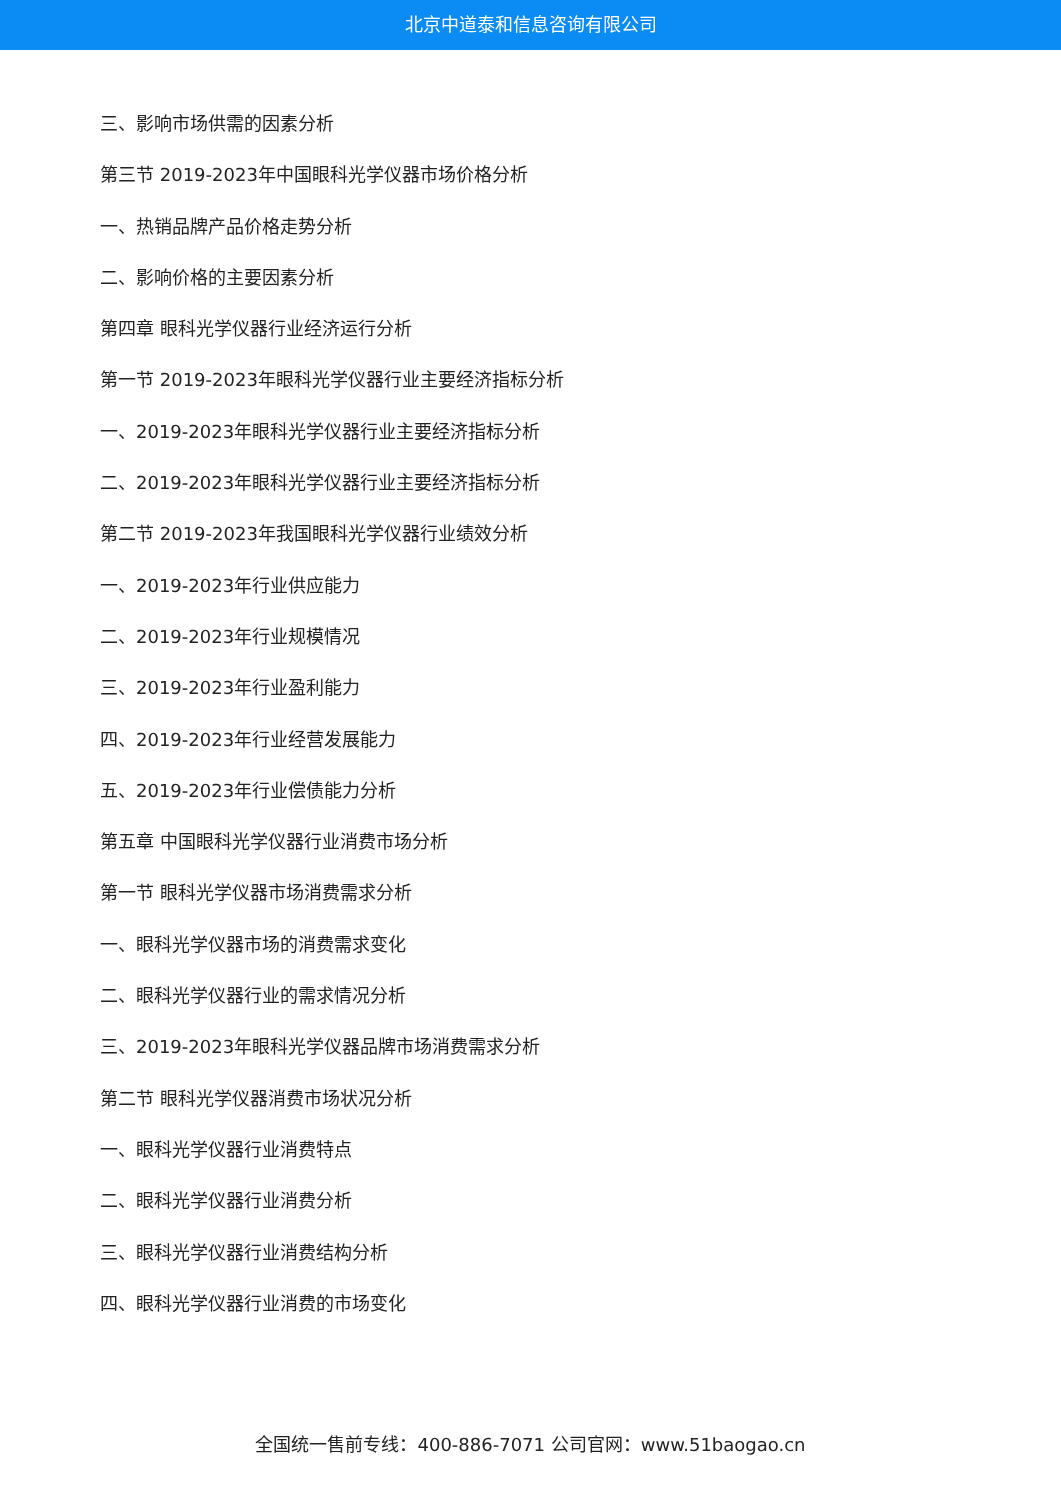北京中道泰和信息咨询有限公司
三、影响市场供需的因素分析
第三节 2019-2023年中国眼科光学仪器市场价格分析
一、热销品牌产品价格走势分析
二、影响价格的主要因素分析
第四章 眼科光学仪器行业经济运行分析
第一节 2019-2023年眼科光学仪器行业主要经济指标分析
一、2019-2023年眼科光学仪器行业主要经济指标分析
二、2019-2023年眼科光学仪器行业主要经济指标分析
第二节 2019-2023年我国眼科光学仪器行业绩效分析
一、2019-2023年行业供应能力
二、2019-2023年行业规模情况
三、2019-2023年行业盈利能力
四、2019-2023年行业经营发展能力
五、2019-2023年行业偿债能力分析
第五章 中国眼科光学仪器行业消费市场分析
第一节 眼科光学仪器市场消费需求分析
一、眼科光学仪器市场的消费需求变化
二、眼科光学仪器行业的需求情况分析
三、2019-2023年眼科光学仪器品牌市场消费需求分析
第二节 眼科光学仪器消费市场状况分析
一、眼科光学仪器行业消费特点
二、眼科光学仪器行业消费分析
三、眼科光学仪器行业消费结构分析
四、眼科光学仪器行业消费的市场变化
全国统一售前专线：400-886-7071 公司官网：www.51baogao.cn